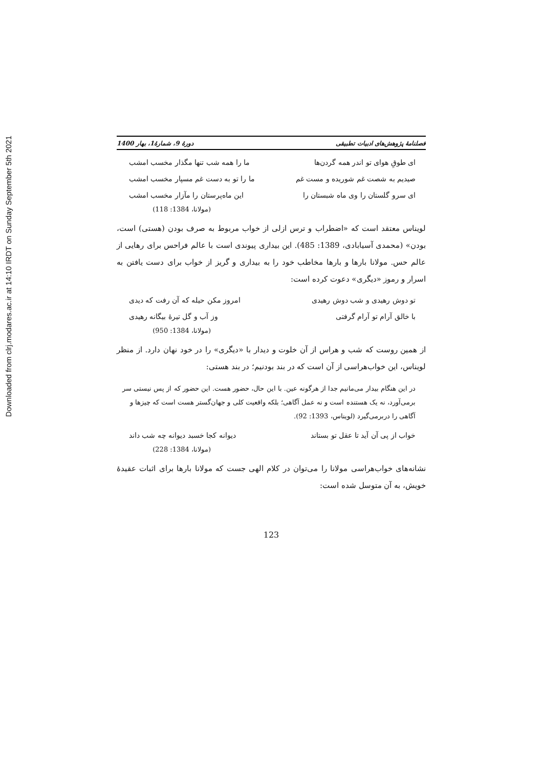Downloaded from clrj.modares.ac.ir at 14:10 IRDT on Sunday September 5th 2021
فصلنامۀ پژوهش‌های ادبیات تطبیقی دورۀ 9، شمارۀ1، بهار 1400
ای طوقِ هوای تو اندر همه گردن‌ها ما را همه شب تنها مگذار مخسب امشب
صیدیم به شصت غم شوریده و مست غم ما را تو به دست غم مسپار مخسب امشب
ای سرو گلستان را وی ماه شبستان را این ماه‌پرستان را مآزار مخسب امشب
(مولانا، 1384: 118)
لویناس معتقد است که «اضطراب و ترس ازلی از خواب مربوط به صرف بودن (هستی) است، بودن» (محمدی آسیابادی، 1389: 485). این بیداری پیوندی است با عالم فراحس برای رهایی از عالم حس. مولانا بارها و بارها مخاطب خود را به بیداری و گریز از خواب برای دست یافتن به اسرار و رموز «دیگری» دعوت کرده است:
تو دوش رهیدی و شب دوش رهیدی امروز مکن حیله که آن رفت که دیدی
با خالق آرام تو آرام گرفتی وز آب و گل تیرۀ بیگانه رهیدی
(مولانا، 1384: 950)
از همین روست که شب و هراس از آن خلوت و دیدار با «دیگری» را در خود نهان دارد. از منظر لویناس، این خواب‌هراسی از آن است که در بند بودنیم؛ در بند هستی:
در این هنگام بیدار می‌مانیم جدا از هرگونه عین. با این حال، حضور هست. این حضور که از پس نیستی سر برمی‌آورد، نه یک هستنده است و نه عمل آگاهی؛ بلکه واقعیت کلی و جهان‌گستر هست است که چیزها و آگاهی را دربرمی‌گیرد (لویناس، 1393: 92).
خواب از پی آن آید تا عقل تو بستاند دیوانه کجا خسبد دیوانه چه شب داند
(مولانا، 1384: 228)
نشانه‌های خواب‌هراسی مولانا را می‌توان در کلام الهی جست که مولانا بارها برای اثبات عقیدۀ خویش، به آن متوسل شده است:
123